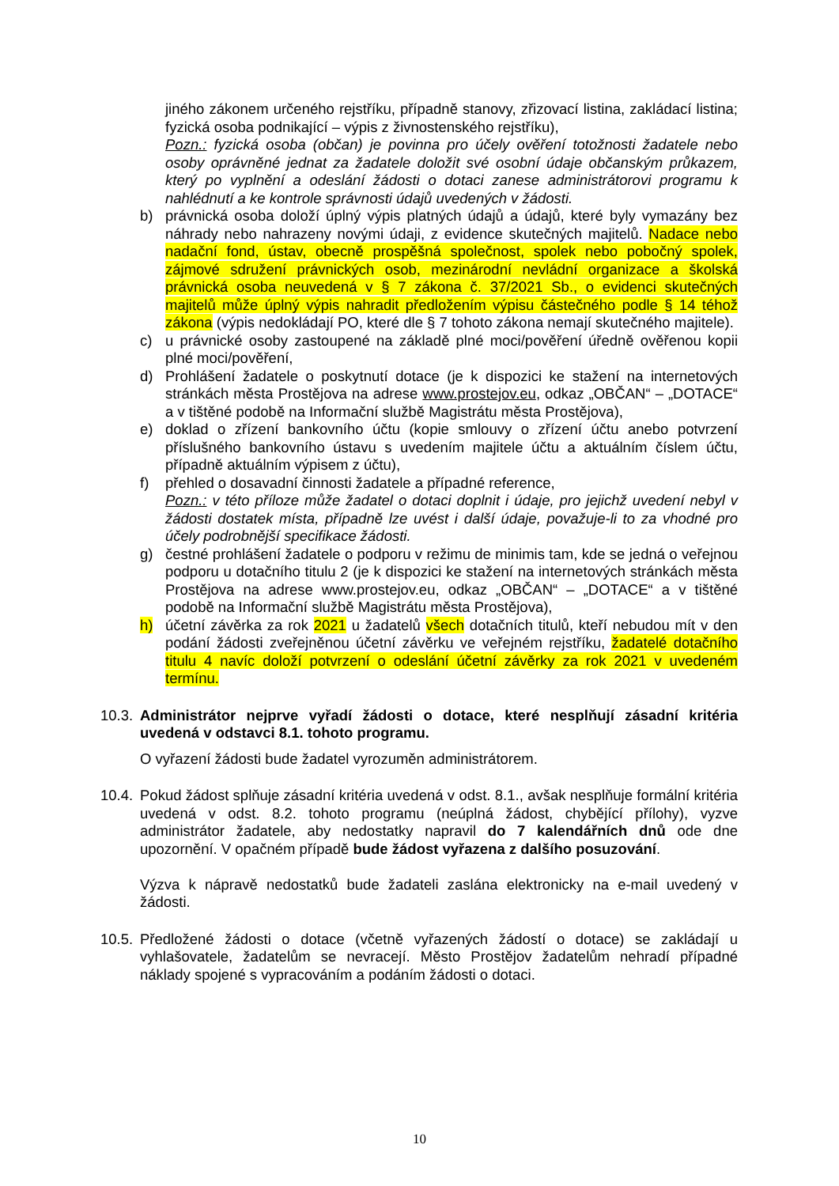jiného zákonem určeného rejstříku, případně stanovy, zřizovací listina, zakládací listina; fyzická osoba podnikající – výpis z živnostenského rejstříku),
Pozn.: fyzická osoba (občan) je povinna pro účely ověření totožnosti žadatele nebo osoby oprávněné jednat za žadatele doložit své osobní údaje občanským průkazem, který po vyplnění a odeslání žádosti o dotaci zanese administrátorovi programu k nahlédnutí a ke kontrole správnosti údajů uvedených v žádosti.
b) právnická osoba doloží úplný výpis platných údajů a údajů, které byly vymazány bez náhrady nebo nahrazeny novými údaji, z evidence skutečných majitelů. Nadace nebo nadační fond, ústav, obecně prospěšná společnost, spolek nebo pobočný spolek, zájmové sdružení právnických osob, mezinárodní nevládní organizace a školská právnická osoba neuvedená v § 7 zákona č. 37/2021 Sb., o evidenci skutečných majitelů může úplný výpis nahradit předložením výpisu částečného podle § 14 téhož zákona (výpis nedokládají PO, které dle § 7 tohoto zákona nemají skutečného majitele).
c) u právnické osoby zastoupené na základě plné moci/pověření úředně ověřenou kopii plné moci/pověření,
d) Prohlášení žadatele o poskytnutí dotace (je k dispozici ke stažení na internetových stránkách města Prostějova na adrese www.prostejov.eu, odkaz „OBČAN“ – „DOTACE“ a v tištěné podobě na Informační službě Magistrátu města Prostějova),
e) doklad o zřízení bankovního účtu (kopie smlouvy o zřízení účtu anebo potvrzení příslušného bankovního ústavu s uvedením majitele účtu a aktuálním číslem účtu, případně aktuálním výpisem z účtu),
f) přehled o dosavadní činnosti žadatele a případné reference,
Pozn.: v této příloze může žadatel o dotaci doplnit i údaje, pro jejichž uvedení nebyl v žádosti dostatek místa, případně lze uvést i další údaje, považuje-li to za vhodné pro účely podrobnější specifikace žádosti.
g) čestné prohlášení žadatele o podporu v režimu de minimis tam, kde se jedná o veřejnou podporu u dotačního titulu 2 (je k dispozici ke stažení na internetových stránkách města Prostějova na adrese www.prostejov.eu, odkaz „OBČAN“ – „DOTACE“ a v tištěné podobě na Informační službě Magistrátu města Prostějova),
h) účetní závěrka za rok 2021 u žadatelů všech dotačních titulů, kteří nebudou mít v den podání žádosti zveřejněnou účetní závěrku ve veřejném rejstříku, žadatelé dotačního titulu 4 navíc doloží potvrzení o odeslání účetní závěrky za rok 2021 v uvedeném termínu.
10.3. Administrátor nejprve vyřadí žádosti o dotace, které nesplňují zásadní kritéria uvedená v odstavci 8.1. tohoto programu.
O vyřazení žádosti bude žadatel vyrozuměn administrátorem.
10.4. Pokud žádost splňuje zásadní kritéria uvedená v odst. 8.1., avšak nesplňuje formální kritéria uvedená v odst. 8.2. tohoto programu (neúplná žádost, chybějící přílohy), vyzve administrátor žadatele, aby nedostatky napravil do 7 kalendářních dnů ode dne upozornění. V opačném případě bude žádost vyřazena z dalšího posuzování.
Výzva k nápravě nedostatků bude žadateli zaslána elektronicky na e-mail uvedený v žádosti.
10.5. Předložené žádosti o dotace (včetně vyřazených žádostí o dotace) se zakládají u vyhlašovatele, žadatelům se nevracejí. Město Prostějov žadatelům nehradí případné náklady spojené s vypracováním a podáním žádosti o dotaci.
10